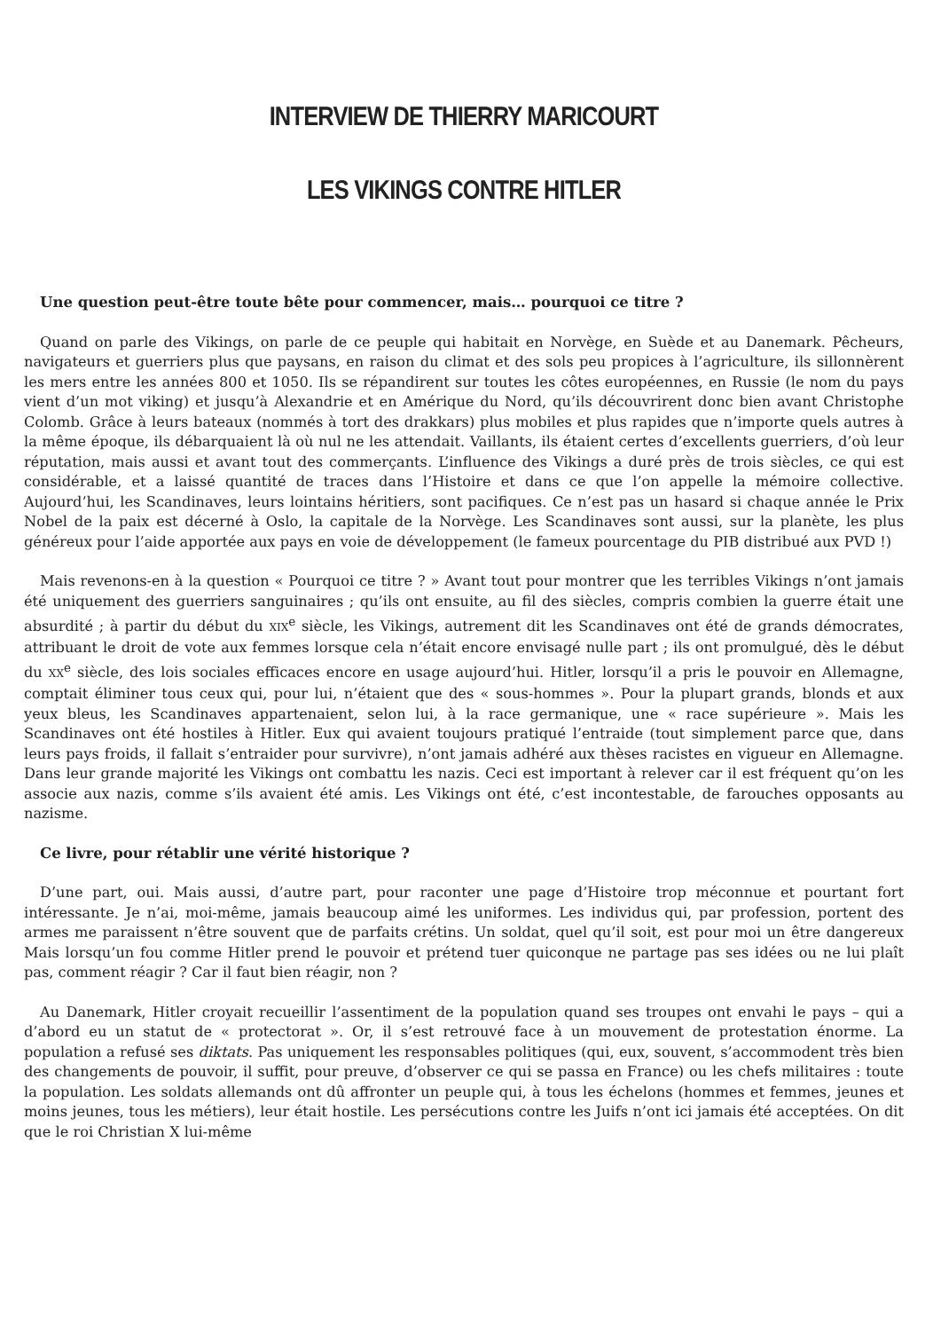INTERVIEW DE THIERRY MARICOURT
LES VIKINGS CONTRE HITLER
Une question peut-être toute bête pour commencer, mais… pourquoi ce titre ?
Quand on parle des Vikings, on parle de ce peuple qui habitait en Norvège, en Suède et au Danemark. Pêcheurs, navigateurs et guerriers plus que paysans, en raison du climat et des sols peu propices à l’agriculture, ils sillonnèrent les mers entre les années 800 et 1050. Ils se répandirent sur toutes les côtes européennes, en Russie (le nom du pays vient d’un mot viking) et jusqu’à Alexandrie et en Amérique du Nord, qu’ils découvrirent donc bien avant Christophe Colomb. Grâce à leurs bateaux (nommés à tort des drakkars) plus mobiles et plus rapides que n’importe quels autres à la même époque, ils débarquaient là où nul ne les attendait. Vaillants, ils étaient certes d’excellents guerriers, d’où leur réputation, mais aussi et avant tout des commerçants. L’influence des Vikings a duré près de trois siècles, ce qui est considérable, et a laissé quantité de traces dans l’Histoire et dans ce que l’on appelle la mémoire collective. Aujourd’hui, les Scandinaves, leurs lointains héritiers, sont pacifiques. Ce n’est pas un hasard si chaque année le Prix Nobel de la paix est décerné à Oslo, la capitale de la Norvège. Les Scandinaves sont aussi, sur la planète, les plus généreux pour l’aide apportée aux pays en voie de développement (le fameux pourcentage du PIB distribué aux PVD !)
Mais revenons-en à la question « Pourquoi ce titre ? » Avant tout pour montrer que les terribles Vikings n’ont jamais été uniquement des guerriers sanguinaires ; qu’ils ont ensuite, au fil des siècles, compris combien la guerre était une absurdité ; à partir du début du XIX<sup>e</sup> siècle, les Vikings, autrement dit les Scandinaves ont été de grands démocrates, attribuant le droit de vote aux femmes lorsque cela n’était encore envisagé nulle part ; ils ont promulgué, dès le début du XX<sup>e</sup> siècle, des lois sociales efficaces encore en usage aujourd’hui. Hitler, lorsqu’il a pris le pouvoir en Allemagne, comptait éliminer tous ceux qui, pour lui, n’étaient que des « sous-hommes ». Pour la plupart grands, blonds et aux yeux bleus, les Scandinaves appartenaient, selon lui, à la race germanique, une « race supérieure ». Mais les Scandinaves ont été hostiles à Hitler. Eux qui avaient toujours pratiqué l’entraide (tout simplement parce que, dans leurs pays froids, il fallait s’entraider pour survivre), n’ont jamais adhéré aux thèses racistes en vigueur en Allemagne. Dans leur grande majorité les Vikings ont combattu les nazis. Ceci est important à relever car il est fréquent qu’on les associe aux nazis, comme s’ils avaient été amis. Les Vikings ont été, c’est incontestable, de farouches opposants au nazisme.
Ce livre, pour rétablir une vérité historique ?
D’une part, oui. Mais aussi, d’autre part, pour raconter une page d’Histoire trop méconnue et pourtant fort intéressante. Je n’ai, moi-même, jamais beaucoup aimé les uniformes. Les individus qui, par profession, portent des armes me paraissent n’être souvent que de parfaits crétins. Un soldat, quel qu’il soit, est pour moi un être dangereux Mais lorsqu’un fou comme Hitler prend le pouvoir et prétend tuer quiconque ne partage pas ses idées ou ne lui plaît pas, comment réagir ? Car il faut bien réagir, non ?
Au Danemark, Hitler croyait recueillir l’assentiment de la population quand ses troupes ont envahi le pays – qui a d’abord eu un statut de « protectorat ». Or, il s’est retrouvé face à un mouvement de protestation énorme. La population a refusé ses diktats. Pas uniquement les responsables politiques (qui, eux, souvent, s’accommodent très bien des changements de pouvoir, il suffit, pour preuve, d’observer ce qui se passa en France) ou les chefs militaires : toute la population. Les soldats allemands ont dû affronter un peuple qui, à tous les échelons (hommes et femmes, jeunes et moins jeunes, tous les métiers), leur était hostile. Les persécutions contre les Juifs n’ont ici jamais été acceptées. On dit que le roi Christian X lui-même